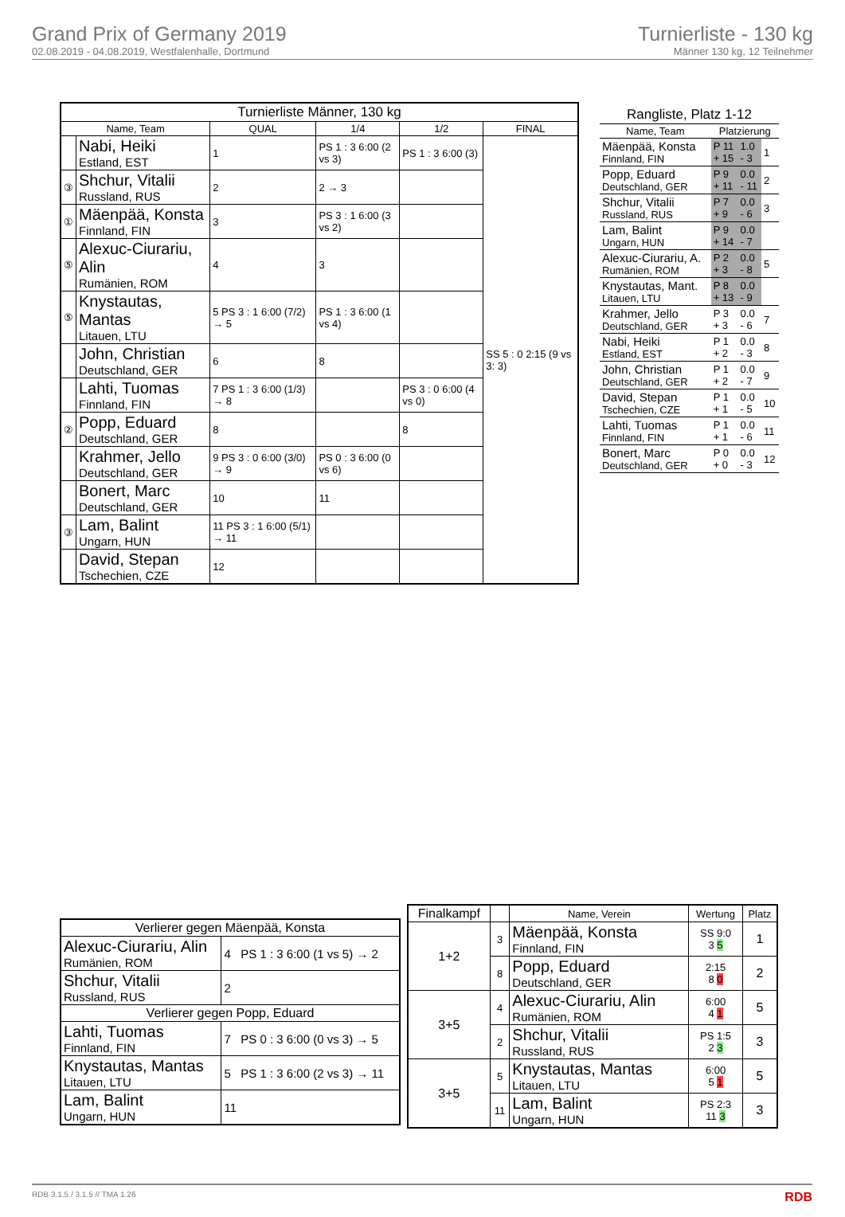Grand Prix of Germany 2019
02.08.2019 - 04.08.2019, Westfalenhalle, Dortmund
Turnierliste - 130 kg
Männer 130 kg, 12 Teilnehmer
| Turnierliste Männer, 130 kg | | | | | |
| --- | --- | --- | --- | --- | --- |
| Name, Team | | QUAL | 1/4 | 1/2 | FINAL |
| | Nabi, Heiki Estland, EST | 1 | PS 1 : 3 6:00 (2 vs 3) | PS 1 : 3 6:00 (3) | SS 5 : 0 2:15 (9 vs 3: 3) |
| ③ | Shchur, Vitalii Russland, RUS | 2 | 2 → 3 | | |
| ① | Mäenpää, Konsta Finnland, FIN | 3 | PS 3 : 1 6:00 (3 vs 2) | | |
| ⑤ | Alexuc-Ciurariu, Alin Rumänien, ROM | 4 | 3 | | |
| ⑤ | Knystautas, Mantas Litauen, LTU | 5 PS 3 : 1 6:00 (7/2) → 5 | PS 1 : 3 6:00 (1 vs 4) | | |
| | John, Christian Deutschland, GER | 6 | 8 | | |
| | Lahti, Tuomas Finnland, FIN | 7 PS 1 : 3 6:00 (1/3) → 8 | | PS 3 : 0 6:00 (4 vs 0) | |
| ② | Popp, Eduard Deutschland, GER | 8 | | 8 | |
| | Krahmer, Jello Deutschland, GER | 9 PS 3 : 0 6:00 (3/0) → 9 | PS 0 : 3 6:00 (0 vs 6) | | |
| | Bonert, Marc Deutschland, GER | 10 | 11 | | |
| ③ | Lam, Balint Ungarn, HUN | 11 PS 3 : 1 6:00 (5/1) → 11 | | | |
| | David, Stepan Tschechien, CZE | 12 | | | |
| Rangliste, Platz 1-12 | | | |
| --- | --- | --- | --- |
| Name, Team | Platzierung | | |
| Mäenpää, Konsta Finnland, FIN | P 11 + 15 | 1.0 - 3 | 1 |
| Popp, Eduard Deutschland, GER | P 9 + 11 | 0.0 - 11 | 2 |
| Shchur, Vitalii Russland, RUS | P 7 + 9 | 0.0 - 6 | 3 |
| Lam, Balint Ungarn, HUN | P 9 + 14 | 0.0 - 7 | |
| Alexuc-Ciurariu, A. Rumänien, ROM | P 2 + 3 | 0.0 - 8 | 5 |
| Knystautas, Mant. Litauen, LTU | P 8 + 13 | 0.0 - 9 | |
| Krahmer, Jello Deutschland, GER | P 3 + 3 | 0.0 - 6 | 7 |
| Nabi, Heiki Estland, EST | P 1 + 2 | 0.0 - 3 | 8 |
| John, Christian Deutschland, GER | P 1 + 2 | 0.0 - 7 | 9 |
| David, Stepan Tschechien, CZE | P 1 + 1 | 0.0 - 5 | 10 |
| Lahti, Tuomas Finnland, FIN | P 1 + 1 | 0.0 - 6 | 11 |
| Bonert, Marc Deutschland, GER | P 0 + 0 | 0.0 - 3 | 12 |
| Verlierer gegen Mäenpää, Konsta | |
| --- | --- |
| Alexuc-Ciurariu, Alin Rumänien, ROM | 4 PS 1 : 3 6:00 (1 vs 5) → 2 |
| Shchur, Vitalii Russland, RUS | 2 |
| Verlierer gegen Popp, Eduard | |
| Lahti, Tuomas Finnland, FIN | 7 PS 0 : 3 6:00 (0 vs 3) → 5 |
| Knystautas, Mantas Litauen, LTU | 5 PS 1 : 3 6:00 (2 vs 3) → 11 |
| Lam, Balint Ungarn, HUN | 11 |
| Finalkampf | | Name, Verein | Wertung | Platz |
| --- | --- | --- | --- | --- |
| 1+2 | 3 | Mäenpää, Konsta Finnland, FIN | SS 9:0 3 5 | 1 |
| | 8 | Popp, Eduard Deutschland, GER | 2:15 8 0 | 2 |
| 3+5 | 4 | Alexuc-Ciurariu, Alin Rumänien, ROM | 6:00 4 1 | 5 |
| | 2 | Shchur, Vitalii Russland, RUS | PS 1:5 2 3 | 3 |
| 3+5 | 5 | Knystautas, Mantas Litauen, LTU | 6:00 5 1 | 5 |
| | 11 | Lam, Balint Ungarn, HUN | PS 2:3 11 3 | 3 |
RDB 3.1.5 / 3.1.5 // TMA 1.26 RDB